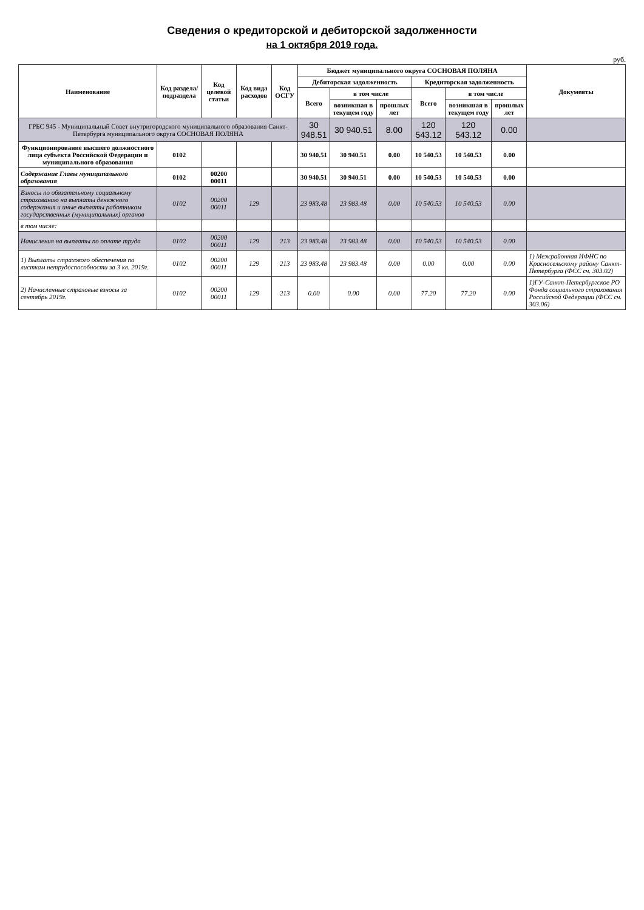Сведения о кредиторской и дебиторской задолженности
на 1 октября 2019 года.
руб.
| Наименование | Код раздела/подраздела | Код целевой статьи | Код вида расходов | Код ОСГУ | Бюджет муниципального округа СОСНОВАЯ ПОЛЯНА | | | | | | Документы |
| --- | --- | --- | --- | --- | --- | --- | --- | --- | --- | --- | --- |
| | | | | | Дебиторская задолженность | | | Кредиторская задолженность | | | |
| | | | | | Всего | в том числе | | Всего | в том числе | | |
| | | | | | | возникшая в текущем году | прошлых лет | | возникшая в текущем году | прошлых лет | |
| ГРБС 945 - Муниципальный Совет внутригородского муниципального образования Санкт-Петербурга муниципального округа СОСНОВАЯ ПОЛЯНА | | | | | 30 948.51 | 30 940.51 | 8.00 | 120 543.12 | 120 543.12 | 0.00 | |
| Функционирование высшего должностного лица субъекта Российской Федерации и муниципального образования | 0102 | | | | 30 940.51 | 30 940.51 | 0.00 | 10 540.53 | 10 540.53 | 0.00 | |
| Содержание Главы муниципального образования | 0102 | 00200 00011 | | | 30 940.51 | 30 940.51 | 0.00 | 10 540.53 | 10 540.53 | 0.00 | |
| Взносы по обязательному социальному страхованию на выплаты денежного содержания и иные выплаты работникам государственных (муниципальных) органов | 0102 | 00200 00011 | 129 | | 23 983.48 | 23 983.48 | 0.00 | 10 540.53 | 10 540.53 | 0.00 | |
| в том числе: | | | | | | | | | | | |
| Начисления на выплаты по оплате труда | 0102 | 00200 00011 | 129 | 213 | 23 983.48 | 23 983.48 | 0.00 | 10 540.53 | 10 540.53 | 0.00 | |
| 1) Выплаты страхового обеспечения по листкам нетрудоспособности за 3 кв. 2019г. | 0102 | 00200 00011 | 129 | 213 | 23 983.48 | 23 983.48 | 0.00 | 0.00 | 0.00 | 0.00 | 1) Межрайонная ИФНС по Красносельскому району Санкт-Петербурга (ФСС сч. 303.02) |
| 2) Начисленные страховые взносы за сентябрь 2019г. | 0102 | 00200 00011 | 129 | 213 | 0.00 | 0.00 | 0.00 | 77.20 | 77.20 | 0.00 | 1)ГУ-Санкт-Петербургское РО Фонда социального страхования Российской Федерации (ФСС сч. 303.06) |